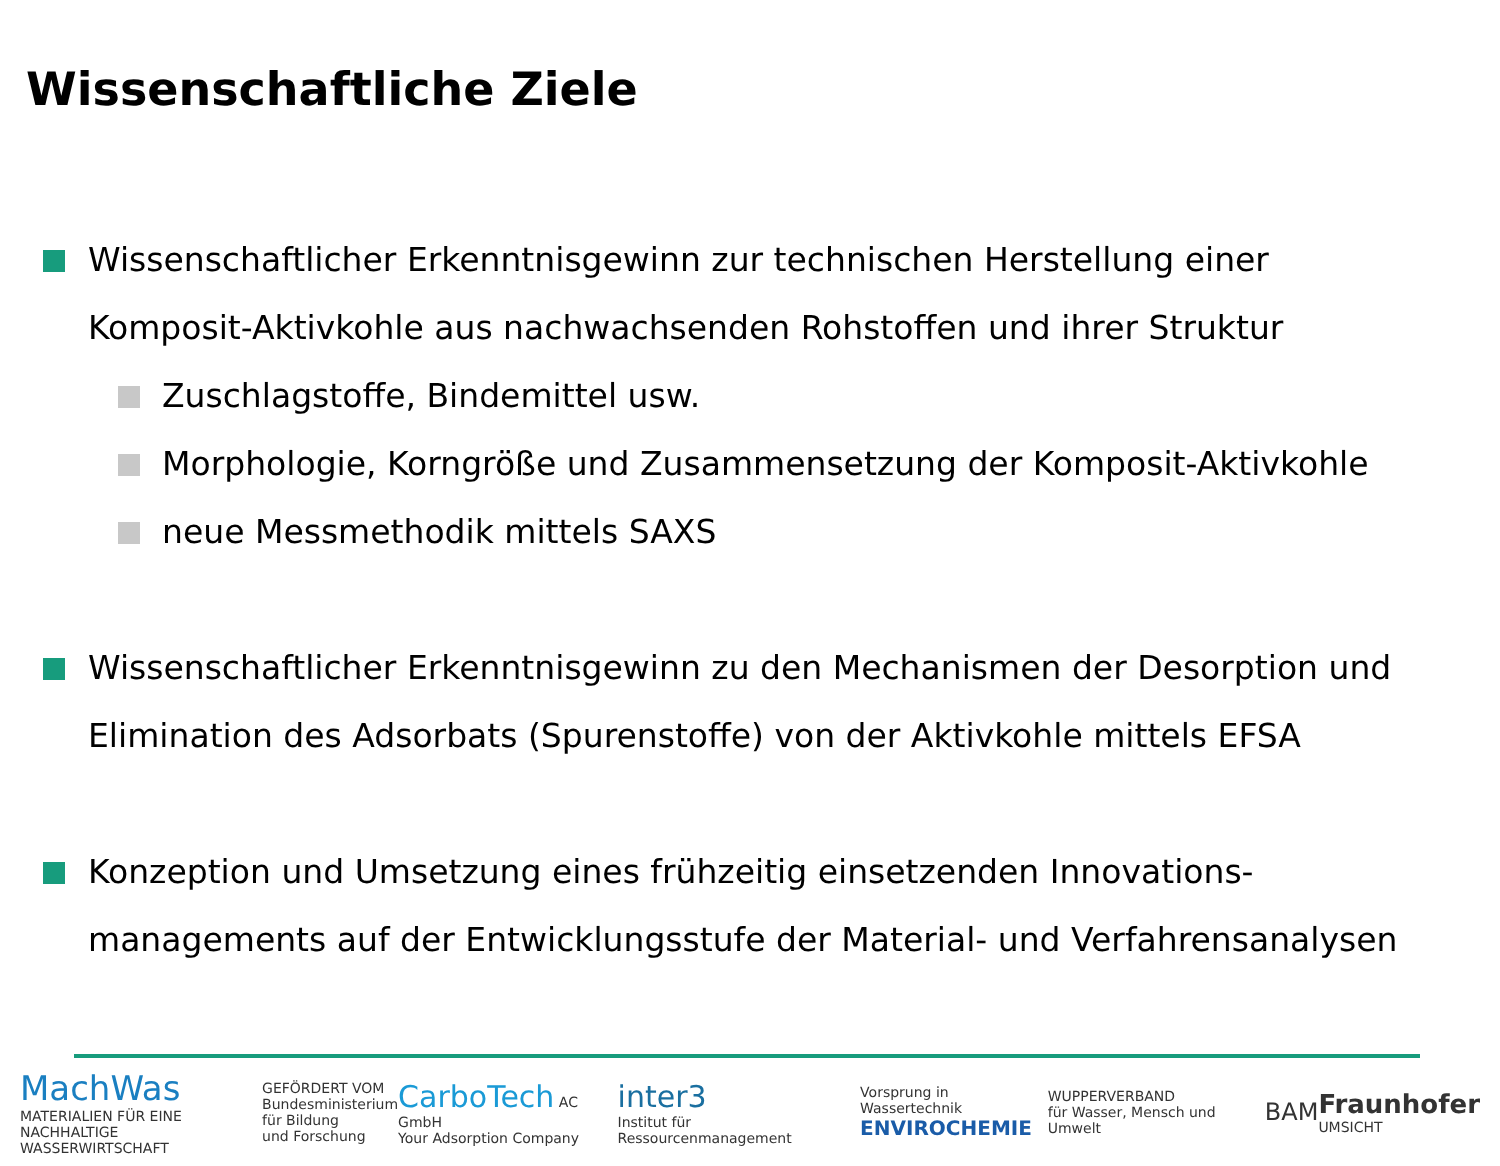Wissenschaftliche Ziele
Wissenschaftlicher Erkenntnisgewinn zur technischen Herstellung einer
Komposit-Aktivkohle aus nachwachsenden Rohstoffen und ihrer Struktur
Zuschlagstoffe, Bindemittel usw.
Morphologie, Korngröße und Zusammensetzung der Komposit-Aktivkohle
neue Messmethodik mittels SAXS
Wissenschaftlicher Erkenntnisgewinn zu den Mechanismen der Desorption und
Elimination des Adsorbats (Spurenstoffe) von der Aktivkohle mittels EFSA
Konzeption und Umsetzung eines frühzeitig einsetzenden Innovations-
managements auf der Entwicklungsstufe der Material- und Verfahrensanalysen
MachWas
MATERIALIEN FÜR EINE
NACHHALTIGE WASSERWIRTSCHAFT
GEFÖRDERT VOM
Bundesministerium
für Bildung
und Forschung
CarboTech AC GmbH
Your Adsorption Company
inter3
Institut für Ressourcenmanagement
Vorsprung in Wassertechnik
ENVIROCHEMIE
WUPPERVERBAND
für Wasser, Mensch und Umwelt
BAM
Fraunhofer
UMSICHT